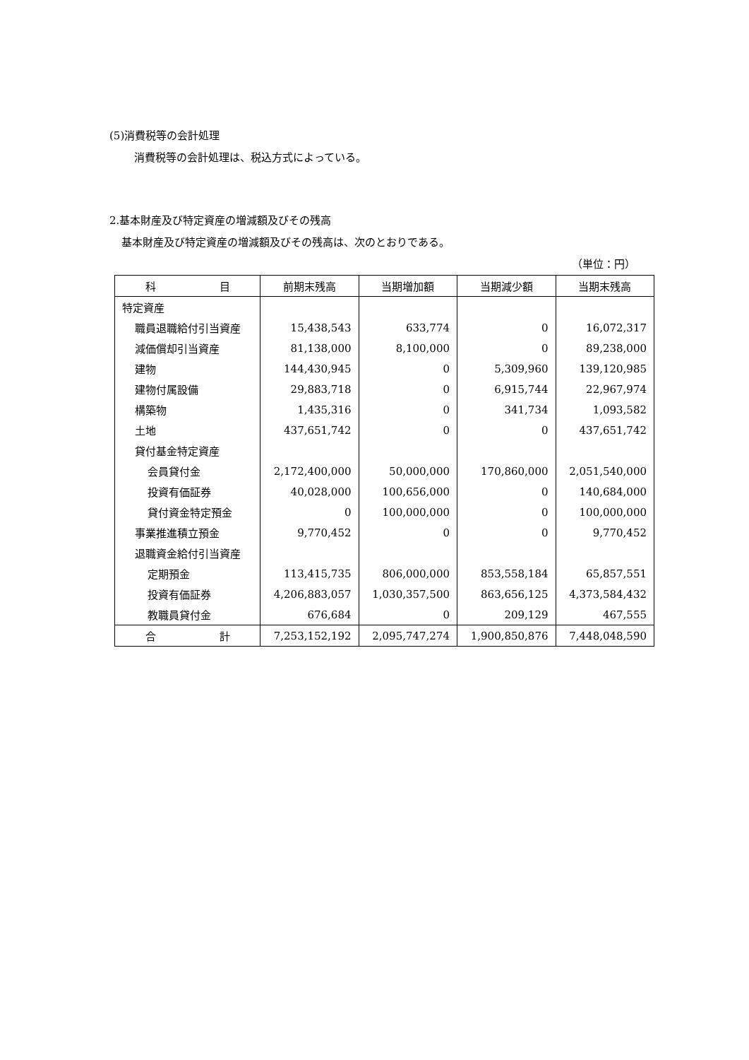(5)消費税等の会計処理
消費税等の会計処理は、税込方式によっている。
2.基本財産及び特定資産の増減額及びその残高
基本財産及び特定資産の増減額及びその残高は、次のとおりである。
（単位：円）
| 科 目 | 前期末残高 | 当期増加額 | 当期減少額 | 当期末残高 |
| --- | --- | --- | --- | --- |
| 特定資産 | | | | |
| 職員退職給付引当資産 | 15,438,543 | 633,774 | 0 | 16,072,317 |
| 減価償却引当資産 | 81,138,000 | 8,100,000 | 0 | 89,238,000 |
| 建物 | 144,430,945 | 0 | 5,309,960 | 139,120,985 |
| 建物付属設備 | 29,883,718 | 0 | 6,915,744 | 22,967,974 |
| 構築物 | 1,435,316 | 0 | 341,734 | 1,093,582 |
| 土地 | 437,651,742 | 0 | 0 | 437,651,742 |
| 貸付基金特定資産 | | | | |
| 会員貸付金 | 2,172,400,000 | 50,000,000 | 170,860,000 | 2,051,540,000 |
| 投資有価証券 | 40,028,000 | 100,656,000 | 0 | 140,684,000 |
| 貸付資金特定預金 | 0 | 100,000,000 | 0 | 100,000,000 |
| 事業推進積立預金 | 9,770,452 | 0 | 0 | 9,770,452 |
| 退職資金給付引当資産 | | | | |
| 定期預金 | 113,415,735 | 806,000,000 | 853,558,184 | 65,857,551 |
| 投資有価証券 | 4,206,883,057 | 1,030,357,500 | 863,656,125 | 4,373,584,432 |
| 教職員貸付金 | 676,684 | 0 | 209,129 | 467,555 |
| 合 計 | 7,253,152,192 | 2,095,747,274 | 1,900,850,876 | 7,448,048,590 |